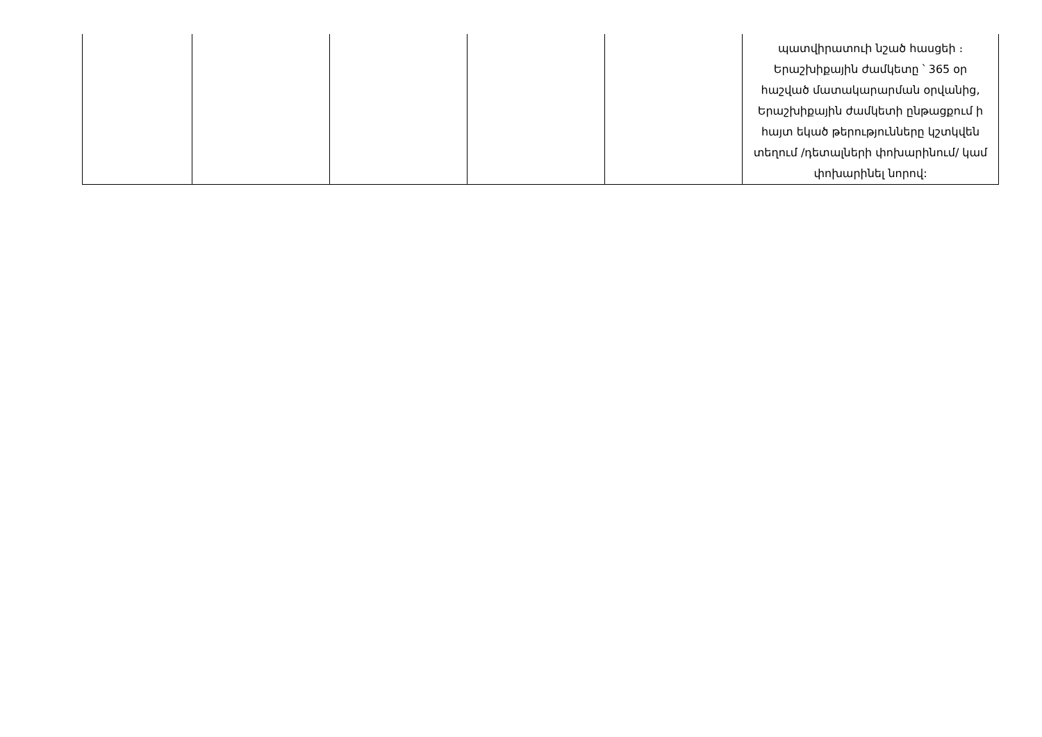| | | | | | պատվիրատուի նշած հասցեի ։ Երաշխիքային ժամկետը ՝ 365 օր հաշված մատակարարման օրվանից, Երաշխիքային ժամկետի ընթացքում ի հայտ եկած թերությունները կշտկվեն տեղում /դետալների փոխարինում/ կամ փոխարինել նորով: |